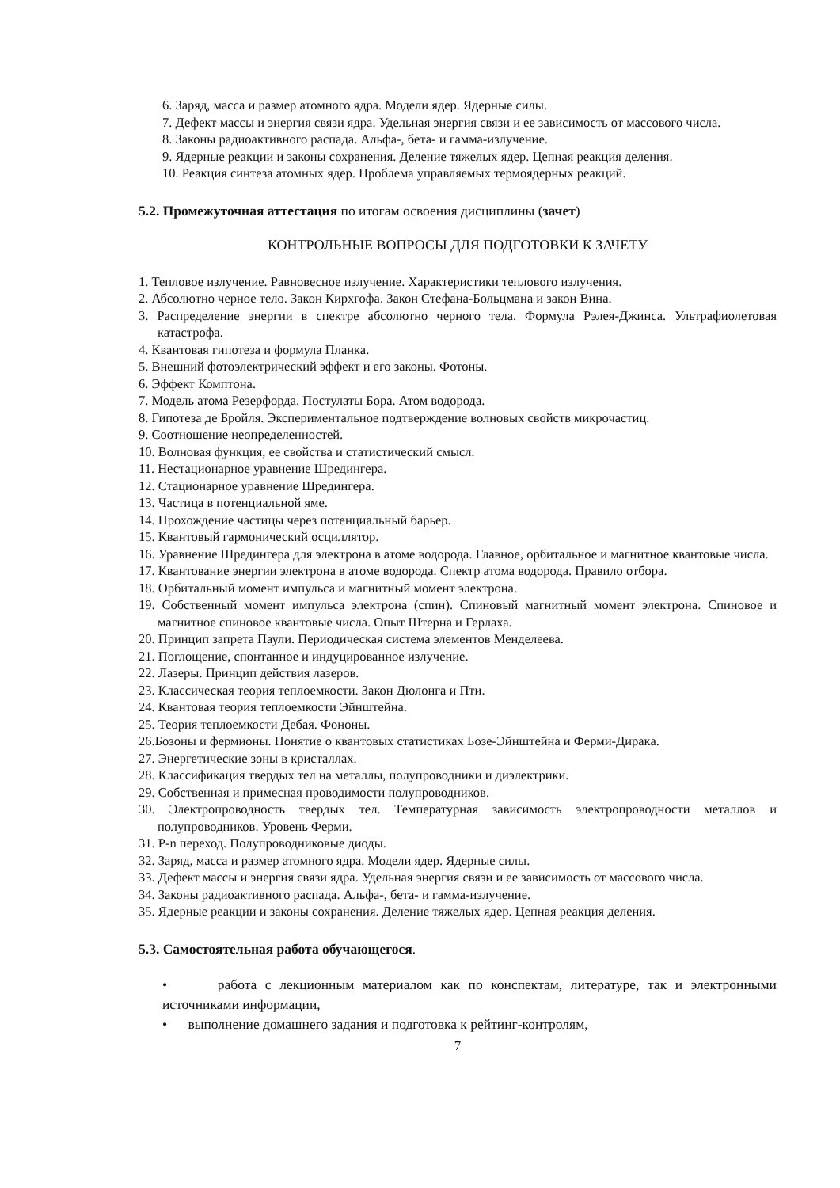6. Заряд, масса и размер атомного ядра. Модели ядер. Ядерные силы.
7. Дефект массы и энергия связи ядра. Удельная энергия связи и ее зависимость от массового числа.
8. Законы радиоактивного распада. Альфа-, бета- и гамма-излучение.
9. Ядерные реакции и законы сохранения. Деление тяжелых ядер. Цепная реакция деления.
10. Реакция синтеза атомных ядер. Проблема управляемых термоядерных реакций.
5.2. Промежуточная аттестация по итогам освоения дисциплины (зачет)
КОНТРОЛЬНЫЕ ВОПРОСЫ ДЛЯ ПОДГОТОВКИ К ЗАЧЕТУ
1. Тепловое излучение. Равновесное излучение. Характеристики теплового излучения.
2. Абсолютно черное тело. Закон Кирхгофа. Закон Стефана-Больцмана и закон Вина.
3. Распределение энергии в спектре абсолютно черного тела. Формула Рэлея-Джинса. Ультрафиолетовая катастрофа.
4. Квантовая гипотеза и формула Планка.
5. Внешний фотоэлектрический эффект и его законы. Фотоны.
6. Эффект Комптона.
7. Модель атома Резерфорда. Постулаты Бора. Атом водорода.
8. Гипотеза де Бройля. Экспериментальное подтверждение волновых свойств микрочастиц.
9. Соотношение неопределенностей.
10. Волновая функция, ее свойства и статистический смысл.
11. Нестационарное уравнение Шредингера.
12. Стационарное уравнение Шредингера.
13. Частица в потенциальной яме.
14. Прохождение частицы через потенциальный барьер.
15. Квантовый гармонический осциллятор.
16. Уравнение Шредингера для электрона в атоме водорода. Главное, орбитальное и магнитное квантовые числа.
17. Квантование энергии электрона в атоме водорода. Спектр атома водорода. Правило отбора.
18. Орбитальный момент импульса и магнитный момент электрона.
19. Собственный момент импульса электрона (спин). Спиновый магнитный момент электрона. Спиновое и магнитное спиновое квантовые числа. Опыт Штерна и Герлаха.
20. Принцип запрета Паули. Периодическая система элементов Менделеева.
21. Поглощение, спонтанное и индуцированное излучение.
22. Лазеры. Принцип действия лазеров.
23. Классическая теория теплоемкости. Закон Дюлонга и Пти.
24. Квантовая теория теплоемкости Эйнштейна.
25. Теория теплоемкости Дебая. Фононы.
26.Бозоны и фермионы. Понятие о квантовых статистиках Бозе-Эйнштейна и Ферми-Дирака.
27. Энергетические зоны в кристаллах.
28. Классификация твердых тел на металлы, полупроводники и диэлектрики.
29. Собственная и примесная проводимости полупроводников.
30. Электропроводность твердых тел. Температурная зависимость электропроводности металлов и полупроводников. Уровень Ферми.
31. P-n переход. Полупроводниковые диоды.
32. Заряд, масса и размер атомного ядра. Модели ядер. Ядерные силы.
33. Дефект массы и энергия связи ядра. Удельная энергия связи и ее зависимость от массового числа.
34. Законы радиоактивного распада. Альфа-, бета- и гамма-излучение.
35. Ядерные реакции и законы сохранения. Деление тяжелых ядер. Цепная реакция деления.
5.3. Самостоятельная работа обучающегося.
• работа с лекционным материалом как по конспектам, литературе, так и электронными источниками информации,
• выполнение домашнего задания и подготовка к рейтинг-контролям,
7